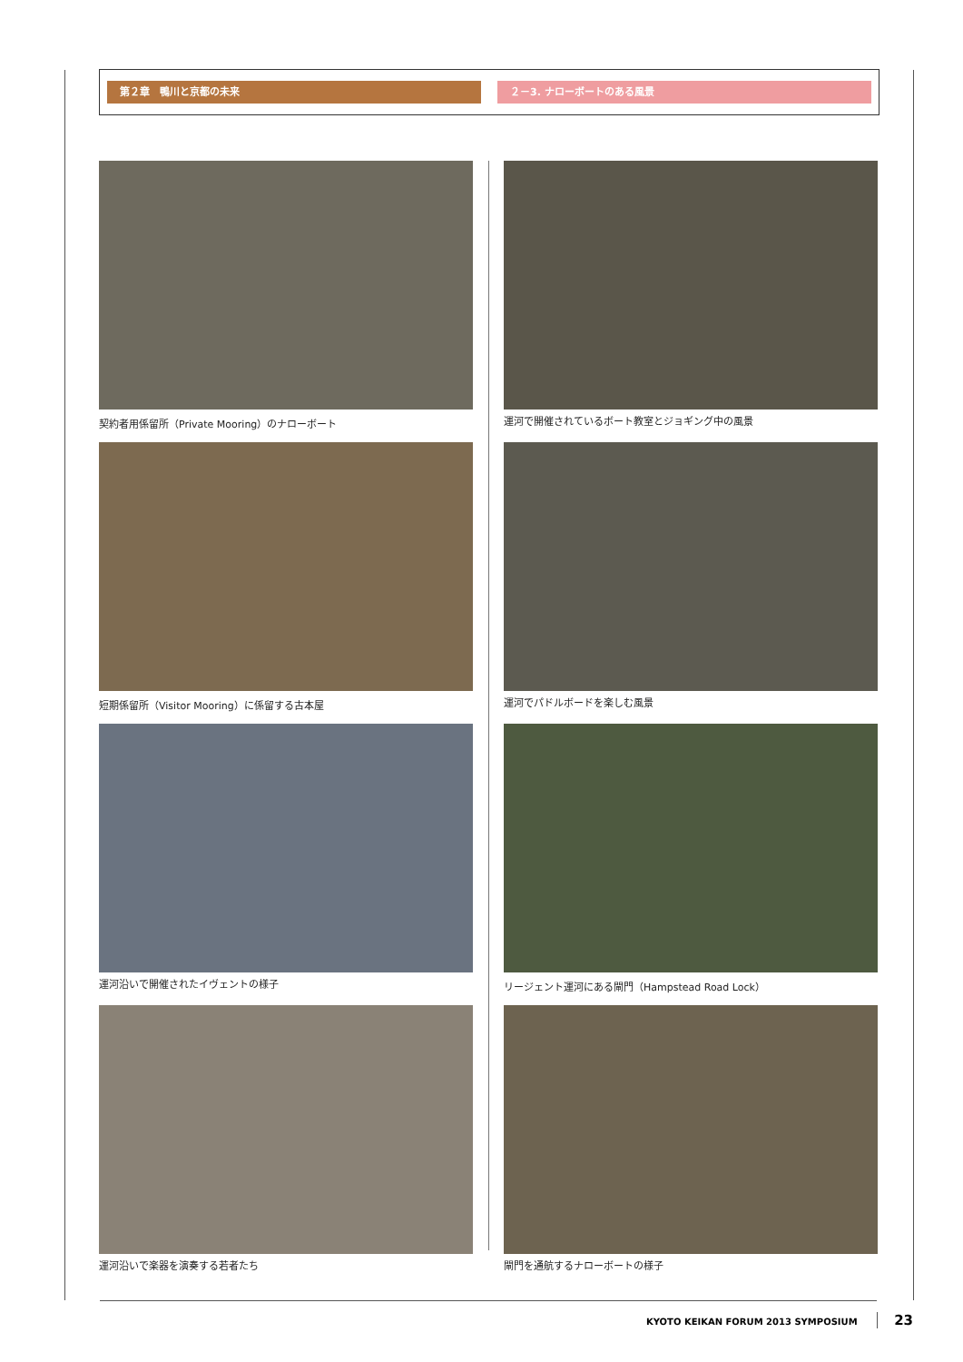第２章　鴨川と京都の未来 ２－3. ナローボートのある風景
契約者用係留所（Private Mooring）のナローボート
運河で開催されているボート教室とジョギング中の風景
短期係留所（Visitor Mooring）に係留する古本屋
運河でパドルボードを楽しむ風景
運河沿いで開催されたイヴェントの様子
リージェント運河にある閘門（Hampstead Road Lock）
運河沿いで楽器を演奏する若者たち
閘門を通航するナローボートの様子
KYOTO KEIKAN FORUM 2013 SYMPOSIUM 23